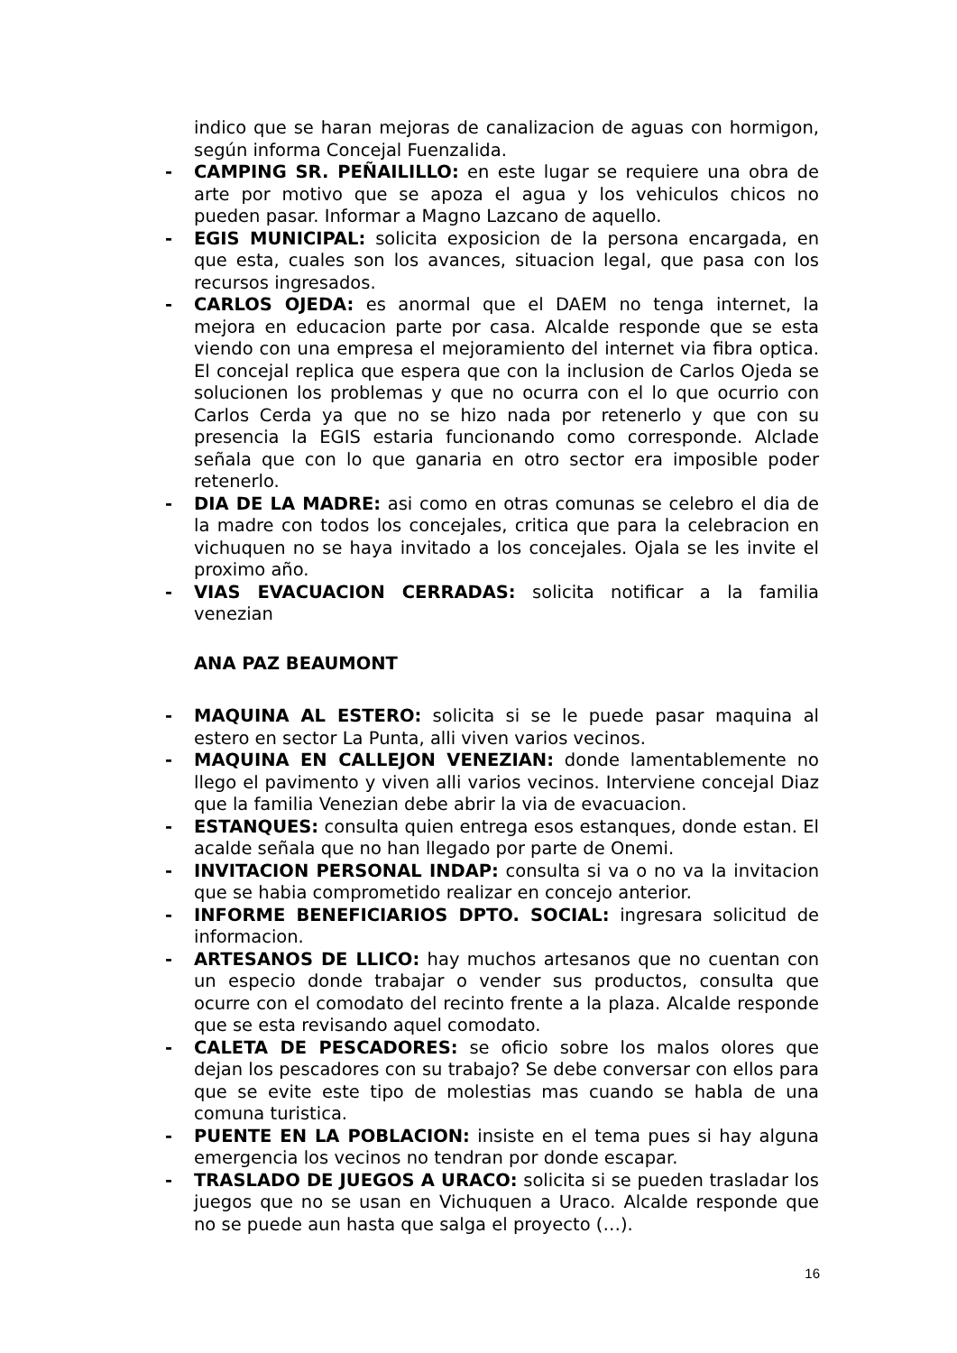indico que se haran mejoras de canalizacion de aguas con hormigon, según informa Concejal Fuenzalida.
- CAMPING SR. PEÑAILILLO: en este lugar se requiere una obra de arte por motivo que se apoza el agua y los vehiculos chicos no pueden pasar. Informar a Magno Lazcano de aquello.
- EGIS MUNICIPAL: solicita exposicion de la persona encargada, en que esta, cuales son los avances, situacion legal, que pasa con los recursos ingresados.
- CARLOS OJEDA: es anormal que el DAEM no tenga internet, la mejora en educacion parte por casa. Alcalde responde que se esta viendo con una empresa el mejoramiento del internet via fibra optica. El concejal replica que espera que con la inclusion de Carlos Ojeda se solucionen los problemas y que no ocurra con el lo que ocurrio con Carlos Cerda ya que no se hizo nada por retenerlo y que con su presencia la EGIS estaria funcionando como corresponde. Alclade señala que con lo que ganaria en otro sector era imposible poder retenerlo.
- DIA DE LA MADRE: asi como en otras comunas se celebro el dia de la madre con todos los concejales, critica que para la celebracion en vichuquen no se haya invitado a los concejales. Ojala se les invite el proximo año.
- VIAS EVACUACION CERRADAS: solicita notificar a la familia venezian
ANA PAZ BEAUMONT
- MAQUINA AL ESTERO: solicita si se le puede pasar maquina al estero en sector La Punta, alli viven varios vecinos.
- MAQUINA EN CALLEJON VENEZIAN: donde lamentablemente no llego el pavimento y viven alli varios vecinos. Interviene concejal Diaz que la familia Venezian debe abrir la via de evacuacion.
- ESTANQUES: consulta quien entrega esos estanques, donde estan. El acalde señala que no han llegado por parte de Onemi.
- INVITACION PERSONAL INDAP: consulta si va o no va la invitacion que se habia comprometido realizar en concejo anterior.
- INFORME BENEFICIARIOS DPTO. SOCIAL: ingresara solicitud de informacion.
- ARTESANOS DE LLICO: hay muchos artesanos que no cuentan con un especio donde trabajar o vender sus productos, consulta que ocurre con el comodato del recinto frente a la plaza. Alcalde responde que se esta revisando aquel comodato.
- CALETA DE PESCADORES: se oficio sobre los malos olores que dejan los pescadores con su trabajo? Se debe conversar con ellos para que se evite este tipo de molestias mas cuando se habla de una comuna turistica.
- PUENTE EN LA POBLACION: insiste en el tema pues si hay alguna emergencia los vecinos no tendran por donde escapar.
- TRASLADO DE JUEGOS A URACO: solicita si se pueden trasladar los juegos que no se usan en Vichuquen a Uraco. Alcalde responde que no se puede aun hasta que salga el proyecto (…).
16